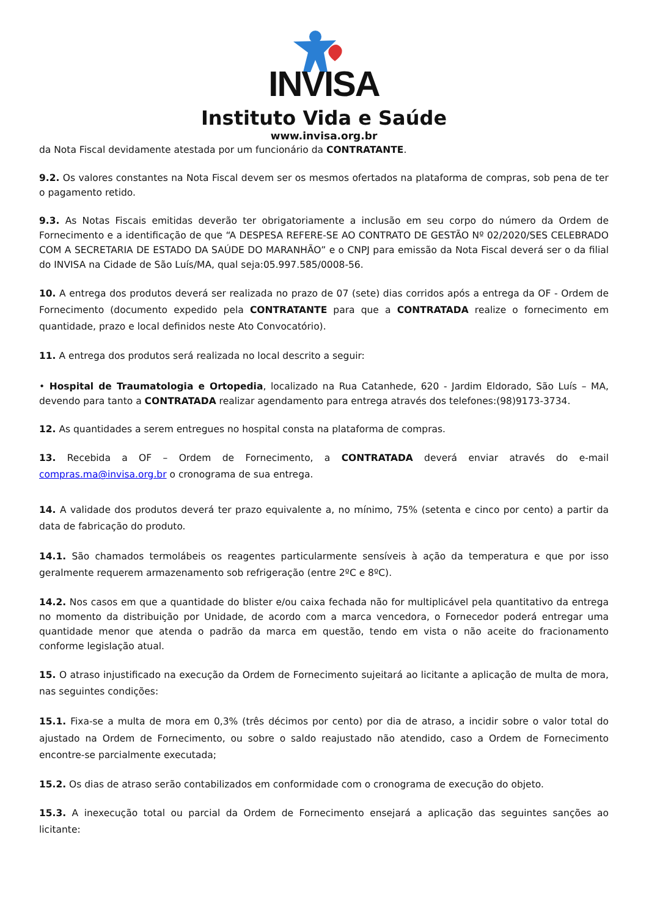INVISA
Instituto Vida e Saúde
www.invisa.org.br
da Nota Fiscal devidamente atestada por um funcionário da CONTRATANTE.
9.2. Os valores constantes na Nota Fiscal devem ser os mesmos ofertados na plataforma de compras, sob pena de ter o pagamento retido.
9.3. As Notas Fiscais emitidas deverão ter obrigatoriamente a inclusão em seu corpo do número da Ordem de Fornecimento e a identificação de que “A DESPESA REFERE-SE AO CONTRATO DE GESTÃO Nº 02/2020/SES CELEBRADO COM A SECRETARIA DE ESTADO DA SAÚDE DO MARANHÃO” e o CNPJ para emissão da Nota Fiscal deverá ser o da filial do INVISA na Cidade de São Luís/MA, qual seja:05.997.585/0008-56.
10. A entrega dos produtos deverá ser realizada no prazo de 07 (sete) dias corridos após a entrega da OF - Ordem de Fornecimento (documento expedido pela CONTRATANTE para que a CONTRATADA realize o fornecimento em quantidade, prazo e local definidos neste Ato Convocatório).
11. A entrega dos produtos será realizada no local descrito a seguir:
• Hospital de Traumatologia e Ortopedia, localizado na Rua Catanhede, 620 - Jardim Eldorado, São Luís – MA, devendo para tanto a CONTRATADA realizar agendamento para entrega através dos telefones:(98)9173-3734.
12. As quantidades a serem entregues no hospital consta na plataforma de compras.
13. Recebida a OF – Ordem de Fornecimento, a CONTRATADA deverá enviar através do e-mail compras.ma@invisa.org.br o cronograma de sua entrega.
14. A validade dos produtos deverá ter prazo equivalente a, no mínimo, 75% (setenta e cinco por cento) a partir da data de fabricação do produto.
14.1. São chamados termolábeis os reagentes particularmente sensíveis à ação da temperatura e que por isso geralmente requerem armazenamento sob refrigeração (entre 2ºC e 8ºC).
14.2. Nos casos em que a quantidade do blister e/ou caixa fechada não for multiplicável pela quantitativo da entrega no momento da distribuição por Unidade, de acordo com a marca vencedora, o Fornecedor poderá entregar uma quantidade menor que atenda o padrão da marca em questão, tendo em vista o não aceite do fracionamento conforme legislação atual.
15. O atraso injustificado na execução da Ordem de Fornecimento sujeitará ao licitante a aplicação de multa de mora, nas seguintes condições:
15.1. Fixa-se a multa de mora em 0,3% (três décimos por cento) por dia de atraso, a incidir sobre o valor total do ajustado na Ordem de Fornecimento, ou sobre o saldo reajustado não atendido, caso a Ordem de Fornecimento encontre-se parcialmente executada;
15.2. Os dias de atraso serão contabilizados em conformidade com o cronograma de execução do objeto.
15.3. A inexecução total ou parcial da Ordem de Fornecimento ensejará a aplicação das seguintes sanções ao licitante: